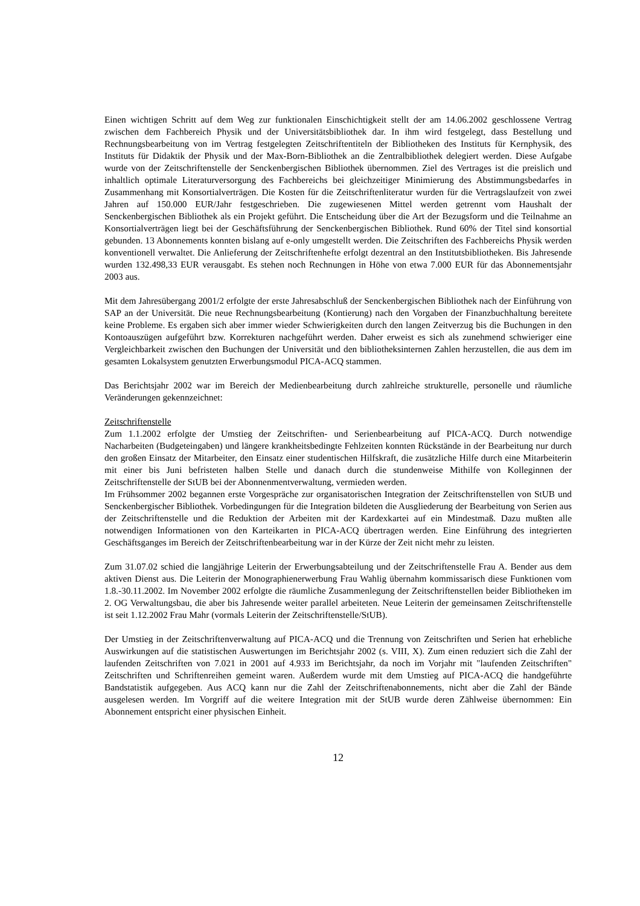Einen wichtigen Schritt auf dem Weg zur funktionalen Einschichtigkeit stellt der am 14.06.2002 geschlossene Vertrag zwischen dem Fachbereich Physik und der Universitätsbibliothek dar. In ihm wird festgelegt, dass Bestellung und Rechnungsbearbeitung von im Vertrag festgelegten Zeitschriftentiteln der Bibliotheken des Instituts für Kernphysik, des Instituts für Didaktik der Physik und der Max-Born-Bibliothek an die Zentralbibliothek delegiert werden. Diese Aufgabe wurde von der Zeitschriftenstelle der Senckenbergischen Bibliothek übernommen. Ziel des Vertrages ist die preislich und inhaltlich optimale Literaturversorgung des Fachbereichs bei gleichzeitiger Minimierung des Abstimmungsbedarfes in Zusammenhang mit Konsortialverträgen. Die Kosten für die Zeitschriftenliteratur wurden für die Vertragslaufzeit von zwei Jahren auf 150.000 EUR/Jahr festgeschrieben. Die zugewiesenen Mittel werden getrennt vom Haushalt der Senckenbergischen Bibliothek als ein Projekt geführt. Die Entscheidung über die Art der Bezugsform und die Teilnahme an Konsortialverträgen liegt bei der Geschäftsführung der Senckenbergischen Bibliothek. Rund 60% der Titel sind konsortial gebunden. 13 Abonnements konnten bislang auf e-only umgestellt werden. Die Zeitschriften des Fachbereichs Physik werden konventionell verwaltet. Die Anlieferung der Zeitschriftenhefte erfolgt dezentral an den Institutsbibliotheken. Bis Jahresende wurden 132.498,33 EUR verausgabt. Es stehen noch Rechnungen in Höhe von etwa 7.000 EUR für das Abonnementsjahr 2003 aus.
Mit dem Jahresübergang 2001/2 erfolgte der erste Jahresabschluß der Senckenbergischen Bibliothek nach der Einführung von SAP an der Universität. Die neue Rechnungsbearbeitung (Kontierung) nach den Vorgaben der Finanzbuchhaltung bereitete keine Probleme. Es ergaben sich aber immer wieder Schwierigkeiten durch den langen Zeitverzug bis die Buchungen in den Kontoauszügen aufgeführt bzw. Korrekturen nachgeführt werden. Daher erweist es sich als zunehmend schwieriger eine Vergleichbarkeit zwischen den Buchungen der Universität und den bibliotheksinternen Zahlen herzustellen, die aus dem im gesamten Lokalsystem genutzten Erwerbungsmodul PICA-ACQ stammen.
Das Berichtsjahr 2002 war im Bereich der Medienbearbeitung durch zahlreiche strukturelle, personelle und räumliche Veränderungen gekennzeichnet:
Zeitschriftenstelle
Zum 1.1.2002 erfolgte der Umstieg der Zeitschriften- und Serienbearbeitung auf PICA-ACQ. Durch notwendige Nacharbeiten (Budgeteingaben) und längere krankheitsbedingte Fehlzeiten konnten Rückstände in der Bearbeitung nur durch den großen Einsatz der Mitarbeiter, den Einsatz einer studentischen Hilfskraft, die zusätzliche Hilfe durch eine Mitarbeiterin mit einer bis Juni befristeten halben Stelle und danach durch die stundenweise Mithilfe von Kolleginnen der Zeitschriftenstelle der StUB bei der Abonnenmentverwaltung, vermieden werden.
Im Frühsommer 2002 begannen erste Vorgespräche zur organisatorischen Integration der Zeitschriftenstellen von StUB und Senckenbergischer Bibliothek. Vorbedingungen für die Integration bildeten die Ausgliederung der Bearbeitung von Serien aus der Zeitschriftenstelle und die Reduktion der Arbeiten mit der Kardexkartei auf ein Mindestmaß. Dazu mußten alle notwendigen Informationen von den Karteikarten in PICA-ACQ übertragen werden. Eine Einführung des integrierten Geschäftsganges im Bereich der Zeitschriftenbearbeitung war in der Kürze der Zeit nicht mehr zu leisten.
Zum 31.07.02 schied die langjährige Leiterin der Erwerbungsabteilung und der Zeitschriftenstelle Frau A. Bender aus dem aktiven Dienst aus. Die Leiterin der Monographienerwerbung Frau Wahlig übernahm kommissarisch diese Funktionen vom 1.8.-30.11.2002. Im November 2002 erfolgte die räumliche Zusammenlegung der Zeitschriftenstellen beider Bibliotheken im 2. OG Verwaltungsbau, die aber bis Jahresende weiter parallel arbeiteten. Neue Leiterin der gemeinsamen Zeitschriftenstelle ist seit 1.12.2002 Frau Mahr (vormals Leiterin der Zeitschriftenstelle/StUB).
Der Umstieg in der Zeitschriftenverwaltung auf PICA-ACQ und die Trennung von Zeitschriften und Serien hat erhebliche Auswirkungen auf die statistischen Auswertungen im Berichtsjahr 2002 (s. VIII, X). Zum einen reduziert sich die Zahl der laufenden Zeitschriften von 7.021 in 2001 auf 4.933 im Berichtsjahr, da noch im Vorjahr mit "laufenden Zeitschriften" Zeitschriften und Schriftenreihen gemeint waren. Außerdem wurde mit dem Umstieg auf PICA-ACQ die handgeführte Bandstatistik aufgegeben. Aus ACQ kann nur die Zahl der Zeitschriftenabonnements, nicht aber die Zahl der Bände ausgelesen werden. Im Vorgriff auf die weitere Integration mit der StUB wurde deren Zählweise übernommen: Ein Abonnement entspricht einer physischen Einheit.
12